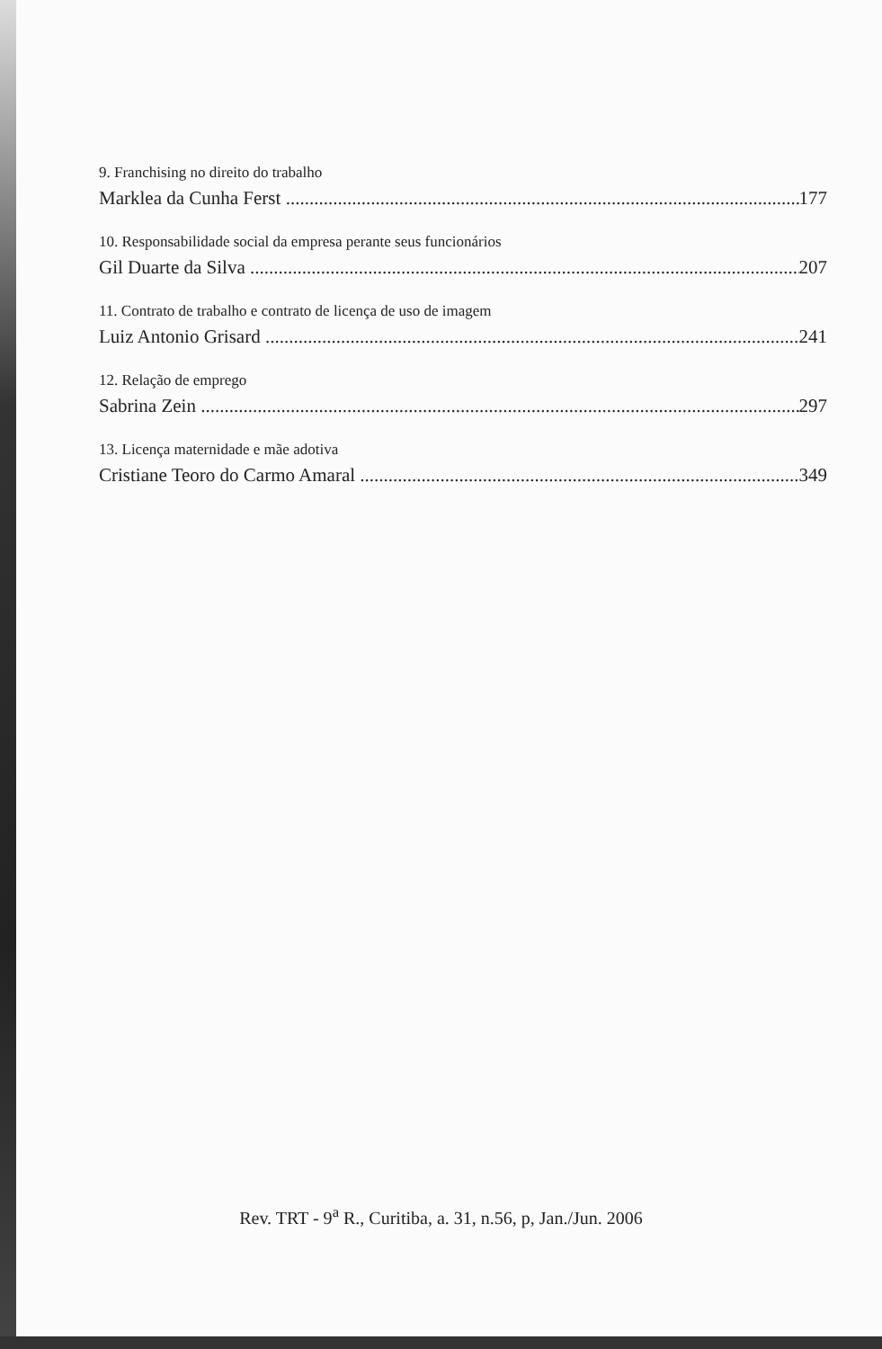9. Franchising no direito do trabalho
Marklea da Cunha Ferst 177
10. Responsabilidade social da empresa perante seus funcionários
Gil Duarte da Silva 207
11. Contrato de trabalho e contrato de licença de uso de imagem
Luiz Antonio Grisard 241
12. Relação de emprego
Sabrina Zein 297
13. Licença maternidade e mãe adotiva
Cristiane Teoro do Carmo Amaral 349
Rev. TRT - 9<sup>a</sup> R., Curitiba, a. 31, n.56, p, Jan./Jun. 2006